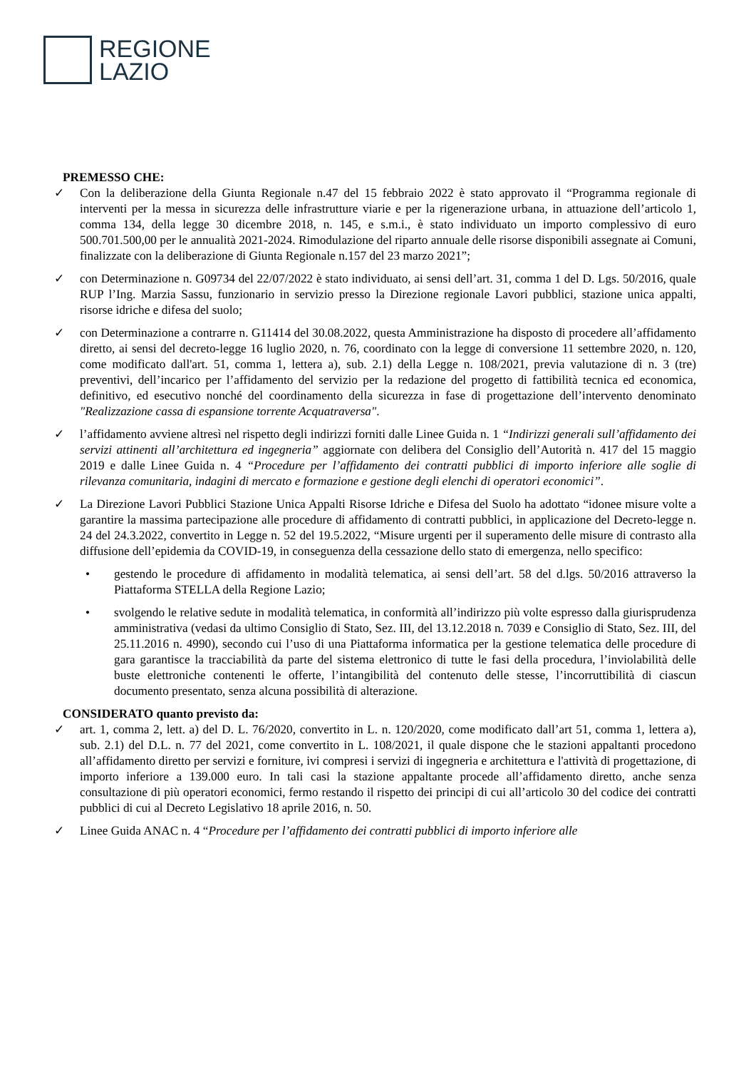REGIONE
LAZIO
PREMESSO CHE:
✓ Con la deliberazione della Giunta Regionale n.47 del 15 febbraio 2022 è stato approvato il “Programma regionale di interventi per la messa in sicurezza delle infrastrutture viarie e per la rigenerazione urbana, in attuazione dell’articolo 1, comma 134, della legge 30 dicembre 2018, n. 145, e s.m.i., è stato individuato un importo complessivo di euro 500.701.500,00 per le annualità 2021-2024. Rimodulazione del riparto annuale delle risorse disponibili assegnate ai Comuni, finalizzate con la deliberazione di Giunta Regionale n.157 del 23 marzo 2021”;
✓ con Determinazione n. G09734 del 22/07/2022 è stato individuato, ai sensi dell’art. 31, comma 1 del D. Lgs. 50/2016, quale RUP l’Ing. Marzia Sassu, funzionario in servizio presso la Direzione regionale Lavori pubblici, stazione unica appalti, risorse idriche e difesa del suolo;
✓ con Determinazione a contrarre n. G11414 del 30.08.2022, questa Amministrazione ha disposto di procedere all’affidamento diretto, ai sensi del decreto-legge 16 luglio 2020, n. 76, coordinato con la legge di conversione 11 settembre 2020, n. 120, come modificato dall'art. 51, comma 1, lettera a), sub. 2.1) della Legge n. 108/2021, previa valutazione di n. 3 (tre) preventivi, dell’incarico per l’affidamento del servizio per la redazione del progetto di fattibilità tecnica ed economica, definitivo, ed esecutivo nonché del coordinamento della sicurezza in fase di progettazione dell’intervento denominato "Realizzazione cassa di espansione torrente Acquatraversa".
✓ l’affidamento avviene altresì nel rispetto degli indirizzi forniti dalle Linee Guida n. 1 “Indirizzi generali sull’affidamento dei servizi attinenti all’architettura ed ingegneria” aggiornate con delibera del Consiglio dell’Autorità n. 417 del 15 maggio 2019 e dalle Linee Guida n. 4 “Procedure per l’affidamento dei contratti pubblici di importo inferiore alle soglie di rilevanza comunitaria, indagini di mercato e formazione e gestione degli elenchi di operatori economici”.
✓ La Direzione Lavori Pubblici Stazione Unica Appalti Risorse Idriche e Difesa del Suolo ha adottato “idonee misure volte a garantire la massima partecipazione alle procedure di affidamento di contratti pubblici, in applicazione del Decreto-legge n. 24 del 24.3.2022, convertito in Legge n. 52 del 19.5.2022, “Misure urgenti per il superamento delle misure di contrasto alla diffusione dell’epidemia da COVID-19, in conseguenza della cessazione dello stato di emergenza, nello specifico:
• gestendo le procedure di affidamento in modalità telematica, ai sensi dell’art. 58 del d.lgs. 50/2016 attraverso la Piattaforma STELLA della Regione Lazio;
• svolgendo le relative sedute in modalità telematica, in conformità all’indirizzo più volte espresso dalla giurisprudenza amministrativa (vedasi da ultimo Consiglio di Stato, Sez. III, del 13.12.2018 n. 7039 e Consiglio di Stato, Sez. III, del 25.11.2016 n. 4990), secondo cui l’uso di una Piattaforma informatica per la gestione telematica delle procedure di gara garantisce la tracciabilità da parte del sistema elettronico di tutte le fasi della procedura, l’inviolabilità delle buste elettroniche contenenti le offerte, l’intangibilità del contenuto delle stesse, l’incorruttibilità di ciascun documento presentato, senza alcuna possibilità di alterazione.
CONSIDERATO quanto previsto da:
✓ art. 1, comma 2, lett. a) del D. L. 76/2020, convertito in L. n. 120/2020, come modificato dall’art 51, comma 1, lettera a), sub. 2.1) del D.L. n. 77 del 2021, come convertito in L. 108/2021, il quale dispone che le stazioni appaltanti procedono all’affidamento diretto per servizi e forniture, ivi compresi i servizi di ingegneria e architettura e l'attività di progettazione, di importo inferiore a 139.000 euro. In tali casi la stazione appaltante procede all’affidamento diretto, anche senza consultazione di più operatori economici, fermo restando il rispetto dei principi di cui all’articolo 30 del codice dei contratti pubblici di cui al Decreto Legislativo 18 aprile 2016, n. 50.
✓ Linee Guida ANAC n. 4 “Procedure per l’affidamento dei contratti pubblici di importo inferiore alle